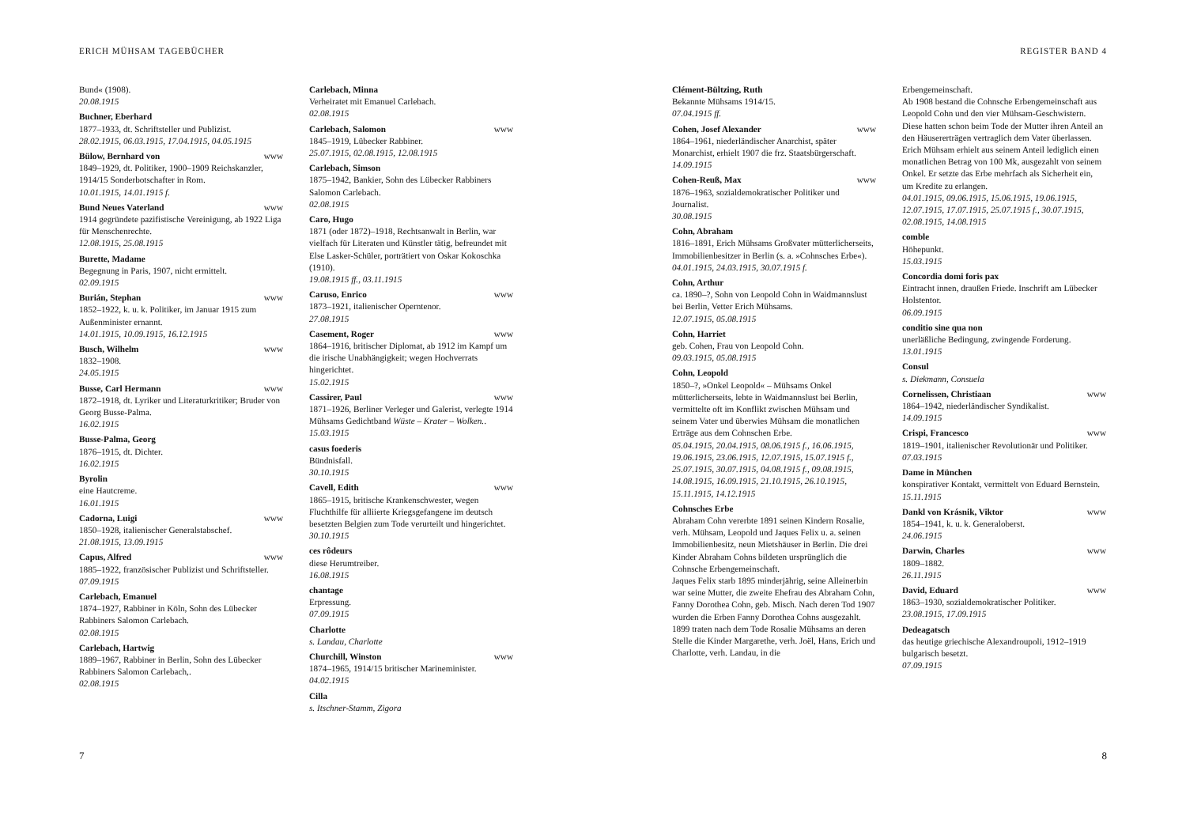ERICH MÜHSAM TAGEBÜCHER
Bund« (1908).
20.08.1915
Buchner, Eberhard
1877–1933, dt. Schriftsteller und Publizist.
28.02.1915, 06.03.1915, 17.04.1915, 04.05.1915
Bülow, Bernhard von www
1849–1929, dt. Politiker, 1900–1909 Reichskanzler, 1914/15 Sonderbotschafter in Rom.
10.01.1915, 14.01.1915 f.
Bund Neues Vaterland www
1914 gegründete pazifistische Vereinigung, ab 1922 Liga für Menschenrechte.
12.08.1915, 25.08.1915
Burette, Madame
Begegnung in Paris, 1907, nicht ermittelt.
02.09.1915
Burián, Stephan www
1852–1922, k. u. k. Politiker, im Januar 1915 zum Außenminister ernannt.
14.01.1915, 10.09.1915, 16.12.1915
Busch, Wilhelm www
1832–1908.
24.05.1915
Busse, Carl Hermann www
1872–1918, dt. Lyriker und Literaturkritiker; Bruder von Georg Busse-Palma.
16.02.1915
Busse-Palma, Georg
1876–1915, dt. Dichter.
16.02.1915
Byrolin
eine Hautcreme.
16.01.1915
Cadorna, Luigi www
1850–1928, italienischer Generalstabschef.
21.08.1915, 13.09.1915
Capus, Alfred www
1885–1922, französischer Publizist und Schriftsteller.
07.09.1915
Carlebach, Emanuel
1874–1927, Rabbiner in Köln, Sohn des Lübecker Rabbiners Salomon Carlebach.
02.08.1915
Carlebach, Hartwig
1889–1967, Rabbiner in Berlin, Sohn des Lübecker Rabbiners Salomon Carlebach,.
02.08.1915
Carlebach, Minna
Verheiratet mit Emanuel Carlebach.
02.08.1915
Carlebach, Salomon www
1845–1919, Lübecker Rabbiner.
25.07.1915, 02.08.1915, 12.08.1915
Carlebach, Simson
1875–1942, Bankier, Sohn des Lübecker Rabbiners Salomon Carlebach.
02.08.1915
Caro, Hugo
1871 (oder 1872)–1918, Rechtsanwalt in Berlin, war vielfach für Literaten und Künstler tätig, befreundet mit Else Lasker-Schüler, porträtiert von Oskar Kokoschka (1910).
19.08.1915 ff., 03.11.1915
Caruso, Enrico www
1873–1921, italienischer Operntenor.
27.08.1915
Casement, Roger www
1864–1916, britischer Diplomat, ab 1912 im Kampf um die irische Unabhängigkeit; wegen Hochverrats hingerichtet.
15.02.1915
Cassirer, Paul www
1871–1926, Berliner Verleger und Galerist, verlegte 1914 Mühsams Gedichtband Wüste – Krater – Wolken..
15.03.1915
casus foederis
Bündnisfall.
30.10.1915
Cavell, Edith www
1865–1915, britische Krankenschwester, wegen Fluchthilfe für alliierte Kriegsgefangene im deutsch besetzten Belgien zum Tode verurteilt und hingerichtet.
30.10.1915
ces rôdeurs
diese Herumtreiber.
16.08.1915
chantage
Erpressung.
07.09.1915
Charlotte
s. Landau, Charlotte
Churchill, Winston www
1874–1965, 1914/15 britischer Marineminister.
04.02.1915
Cilla
s. Itschner-Stamm, Zigora
7
REGISTER BAND 4
Clément-Bültzing, Ruth
Bekannte Mühsams 1914/15.
07.04.1915 ff.
Cohen, Josef Alexander www
1864–1961, niederländischer Anarchist, später Monarchist, erhielt 1907 die frz. Staatsbürgerschaft.
14.09.1915
Cohen-Reuß, Max www
1876–1963, sozialdemokratischer Politiker und Journalist.
30.08.1915
Cohn, Abraham
1816–1891, Erich Mühsams Großvater mütterlicherseits, Immobilienbesitzer in Berlin (s. a. »Cohnsches Erbe«).
04.01.1915, 24.03.1915, 30.07.1915 f.
Cohn, Arthur
ca. 1890–?, Sohn von Leopold Cohn in Waidmannslust bei Berlin, Vetter Erich Mühsams.
12.07.1915, 05.08.1915
Cohn, Harriet
geb. Cohen, Frau von Leopold Cohn.
09.03.1915, 05.08.1915
Cohn, Leopold
1850–?, »Onkel Leopold« – Mühsams Onkel mütterlicherseits, lebte in Waidmannslust bei Berlin, vermittelte oft im Konflikt zwischen Mühsam und seinem Vater und überwies Mühsam die monatlichen Erträge aus dem Cohnschen Erbe.
05.04.1915, 20.04.1915, 08.06.1915 f., 16.06.1915, 19.06.1915, 23.06.1915, 12.07.1915, 15.07.1915 f., 25.07.1915, 30.07.1915, 04.08.1915 f., 09.08.1915, 14.08.1915, 16.09.1915, 21.10.1915, 26.10.1915, 15.11.1915, 14.12.1915
Cohnsches Erbe
Abraham Cohn vererbte 1891 seinen Kindern Rosalie, verh. Mühsam, Leopold und Jaques Felix u. a. seinen Immobilienbesitz, neun Mietshäuser in Berlin. Die drei Kinder Abraham Cohns bildeten ursprünglich die Cohnsche Erbengemeinschaft.
Jaques Felix starb 1895 minderjährig, seine Alleinerbin war seine Mutter, die zweite Ehefrau des Abraham Cohn, Fanny Dorothea Cohn, geb. Misch. Nach deren Tod 1907 wurden die Erben Fanny Dorothea Cohns ausgezahlt.
1899 traten nach dem Tode Rosalie Mühsams an deren Stelle die Kinder Margarethe, verh. Joël, Hans, Erich und Charlotte, verh. Landau, in die
Erbengemeinschaft.
Ab 1908 bestand die Cohnsche Erbengemeinschaft aus Leopold Cohn und den vier Mühsam-Geschwistern. Diese hatten schon beim Tode der Mutter ihren Anteil an den Häusererträgen vertraglich dem Vater überlassen. Erich Mühsam erhielt aus seinem Anteil lediglich einen monatlichen Betrag von 100 Mk, ausgezahlt von seinem Onkel. Er setzte das Erbe mehrfach als Sicherheit ein, um Kredite zu erlangen.
04.01.1915, 09.06.1915, 15.06.1915, 19.06.1915, 12.07.1915, 17.07.1915, 25.07.1915 f., 30.07.1915, 02.08.1915, 14.08.1915
comble
Höhepunkt.
15.03.1915
Concordia domi foris pax
Eintracht innen, draußen Friede. Inschrift am Lübecker Holstentor.
06.09.1915
conditio sine qua non
unerläßliche Bedingung, zwingende Forderung.
13.01.1915
Consul
s. Diekmann, Consuela
Cornelissen, Christiaan www
1864–1942, niederländischer Syndikalist.
14.09.1915
Crispi, Francesco www
1819–1901, italienischer Revolutionär und Politiker.
07.03.1915
Dame in München
konspirativer Kontakt, vermittelt von Eduard Bernstein.
15.11.1915
Dankl von Krásnik, Viktor www
1854–1941, k. u. k. Generaloberst.
24.06.1915
Darwin, Charles www
1809–1882.
26.11.1915
David, Eduard www
1863–1930, sozialdemokratischer Politiker.
23.08.1915, 17.09.1915
Dedeagatsch
das heutige griechische Alexandroupoli, 1912–1919 bulgarisch besetzt.
07.09.1915
8